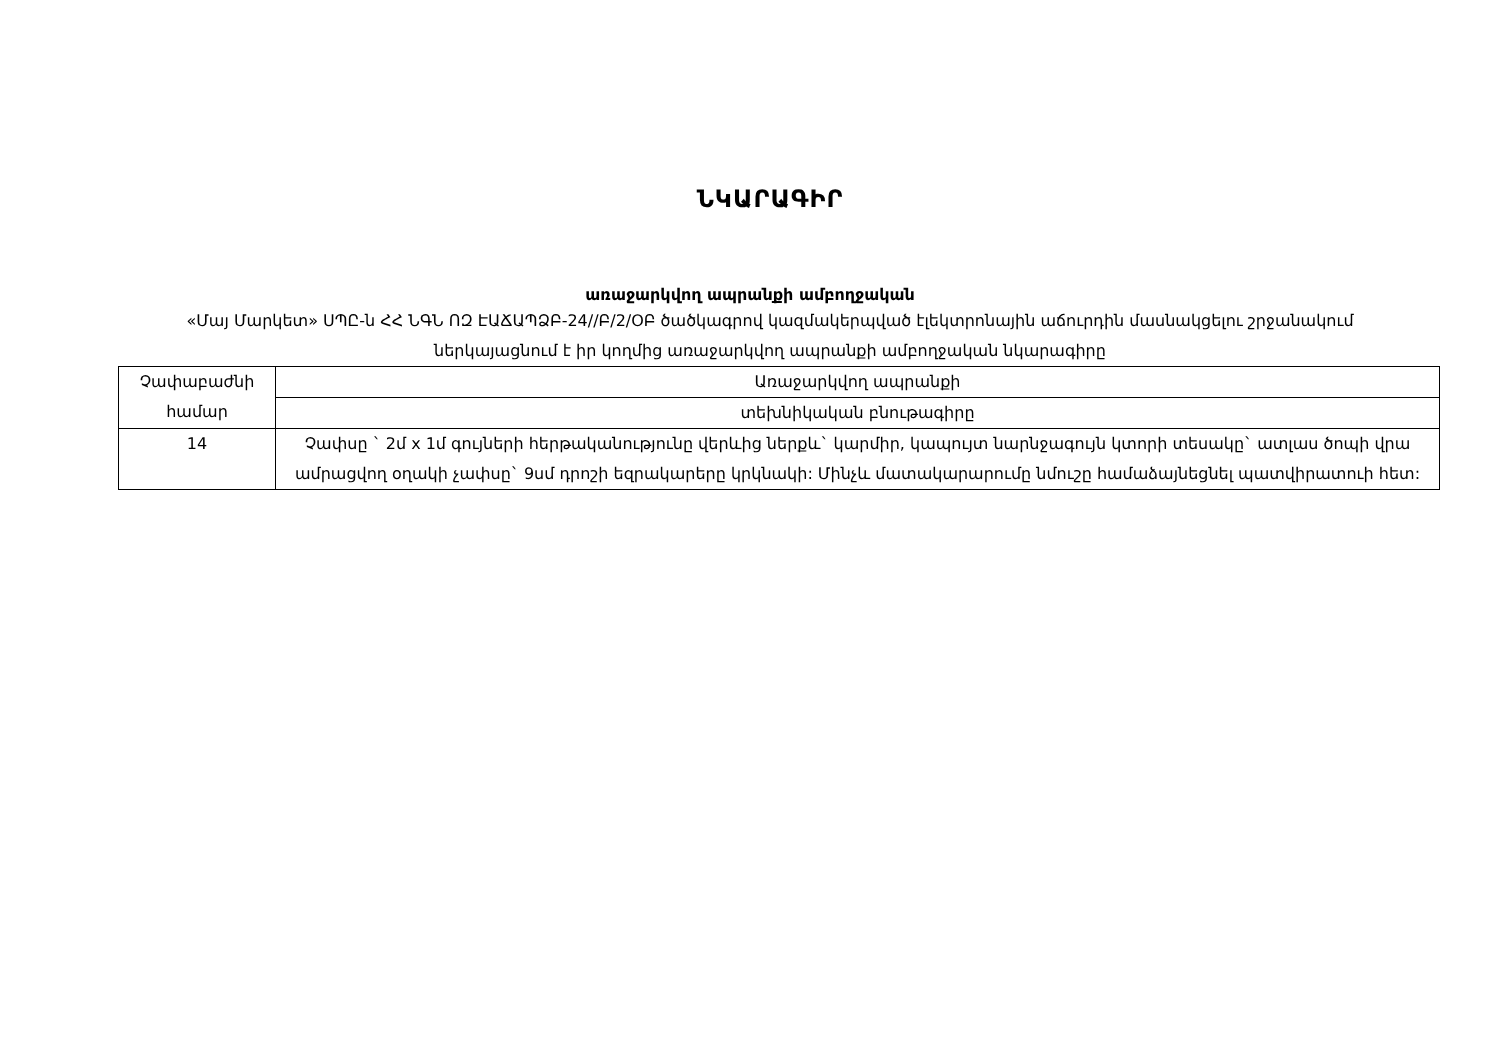ՆԿԱՐԱԳԻՐ
առաջարկվող ապրանքի ամբողջական
«Մայ Մարկետ» ՍՊԸ-ն ՀՀ ՆԳՆ ՈԶ ԷԱՃԱՊՁԲ-24//Բ/2/ՕԲ ծածկագրով կազմակերպված էլեկտրոնային աճուրդին մասնակցելու շրջանակում ներկայացնում է իր կողմից առաջարկվող ապրանքի ամբողջական նկարագիրը
| Չափաբաժնի համար | Առաջարկվող ապրանքի |
| | տեխնիկական բնութագիրը |
| 14 | Չափսը ` 2մ x 1մ գույների հերթականությունը վերևից ներքև` կարմիր, կապույտ նարնջագույն կտորի տեսակը` ատլաս ծոպի վրա ամրացվող օղակի չափսը` 9սմ դրոշի եզրակարերը կրկնակի: Մինչև մատակարարումը նմուշը համաձայնեցնել պատվիրատուի հետ: |